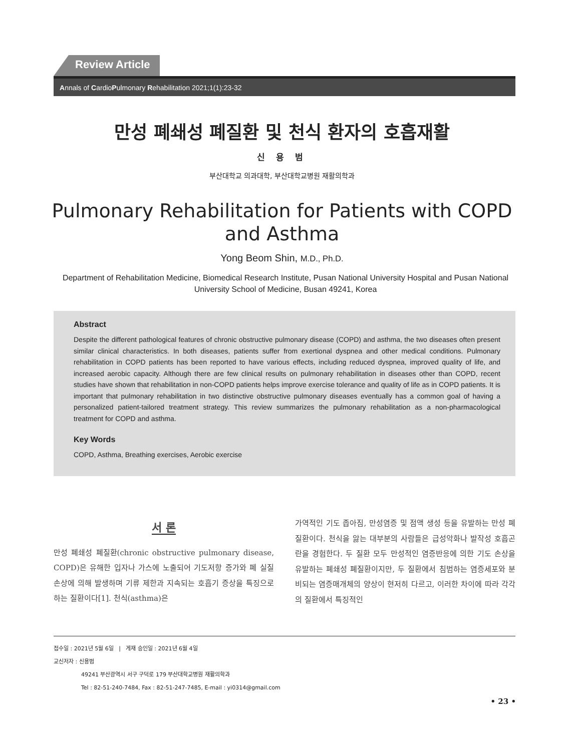Review Article
Annals of CardioPulmonary Rehabilitation 2021;1(1):23-32
만성 폐쇄성 폐질환 및 천식 환자의 호흡재활
신 용 범
부산대학교 의과대학, 부산대학교병원 재활의학과
Pulmonary Rehabilitation for Patients with COPD and Asthma
Yong Beom Shin, M.D., Ph.D.
Department of Rehabilitation Medicine, Biomedical Research Institute, Pusan National University Hospital and Pusan National University School of Medicine, Busan 49241, Korea
Abstract
Despite the different pathological features of chronic obstructive pulmonary disease (COPD) and asthma, the two diseases often present similar clinical characteristics. In both diseases, patients suffer from exertional dyspnea and other medical conditions. Pulmonary rehabilitation in COPD patients has been reported to have various effects, including reduced dyspnea, improved quality of life, and increased aerobic capacity. Although there are few clinical results on pulmonary rehabilitation in diseases other than COPD, recent studies have shown that rehabilitation in non-COPD patients helps improve exercise tolerance and quality of life as in COPD patients. It is important that pulmonary rehabilitation in two distinctive obstructive pulmonary diseases eventually has a common goal of having a personalized patient-tailored treatment strategy. This review summarizes the pulmonary rehabilitation as a non-pharmacological treatment for COPD and asthma.
Key Words
COPD, Asthma, Breathing exercises, Aerobic exercise
서 론
만성 폐쇄성 폐질환(chronic obstructive pulmonary disease, COPD)은 유해한 입자나 가스에 노출되어 기도저항 증가와 폐 실질 손상에 의해 발생하며 기류 제한과 지속되는 호흡기 증상을 특징으로 하는 질환이다[1]. 천식(asthma)은
가역적인 기도 좁아짐, 만성염증 및 점액 생성 등을 유발하는 만성 폐질환이다. 천식을 앓는 대부분의 사람들은 급성악화나 발작성 호흡곤란을 경험한다. 두 질환 모두 만성적인 염증반응에 의한 기도 손상을 유발하는 폐쇄성 폐질환이지만, 두 질환에서 침범하는 염증세포와 분비되는 염증매개체의 양상이 현저히 다르고, 이러한 차이에 따라 각각의 질환에서 특징적인
접수일 : 2021년 5월 6일 | 게재 승인일 : 2021년 6월 4일
교신저자 : 신용범
49241 부산광역시 서구 구덕로 179 부산대학교병원 재활의학과
Tel : 82-51-240-7484, Fax : 82-51-247-7485, E-mail : yi0314@gmail.com
• 23 •